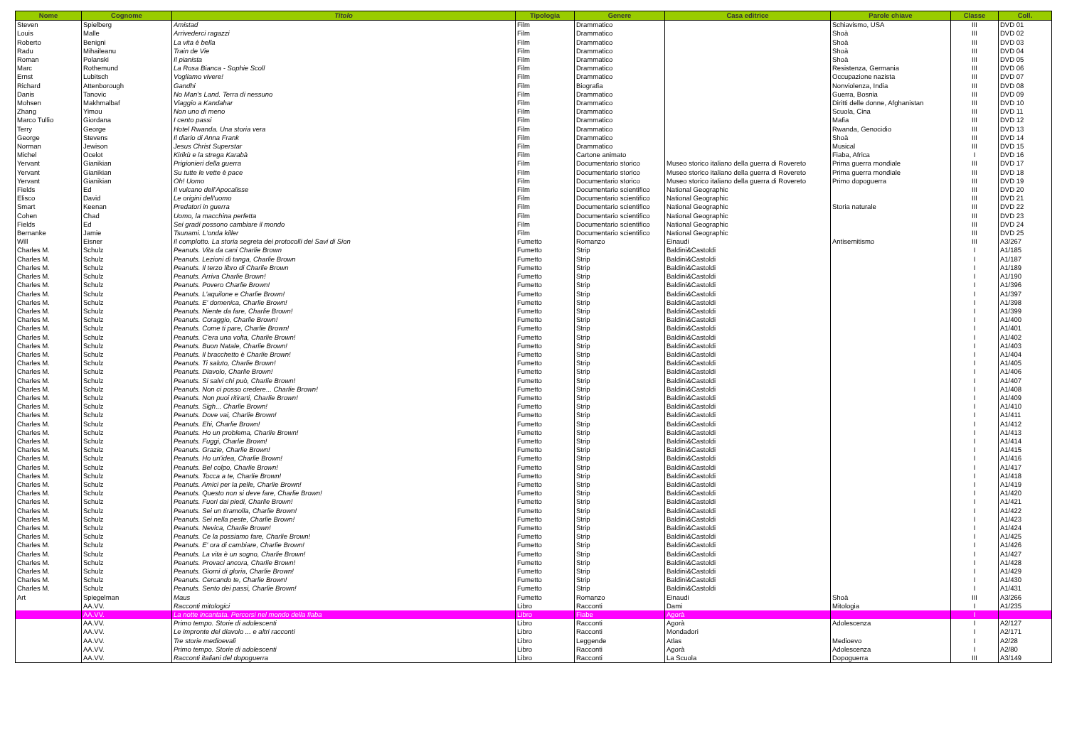| Nome | Cognome | Titolo | Tipologia | Genere | Casa editrice | Parole chiave | Classe | Coll. |
| --- | --- | --- | --- | --- | --- | --- | --- | --- |
| Steven | Spielberg | Amistad | Film | Drammatico | | Schiavismo, USA | III | DVD 01 |
| Louis | Malle | Arrivederci ragazzi | Film | Drammatico | | Shoà | III | DVD 02 |
| Roberto | Benigni | La vita è bella | Film | Drammatico | | Shoà | III | DVD 03 |
| Radu | Mihaileanu | Train de Vie | Film | Drammatico | | Shoà | III | DVD 04 |
| Roman | Polanski | Il pianista | Film | Drammatico | | Shoà | III | DVD 05 |
| Marc | Rothemund | La Rosa Bianca - Sophie Scoll | Film | Drammatico | | Resistenza, Germania | III | DVD 06 |
| Ernst | Lubitsch | Vogliamo vivere! | Film | Drammatico | | Occupazione nazista | III | DVD 07 |
| Richard | Attenborough | Gandhi | Film | Biografia | | Nonviolenza, India | III | DVD 08 |
| Danis | Tanovic | No Man's Land. Terra di nessuno | Film | Drammatico | | Guerra, Bosnia | III | DVD 09 |
| Mohsen | Makhmalbaf | Viaggio a Kandahar | Film | Drammatico | | Diritti delle donne, Afghanistan | III | DVD 10 |
| Zhang | Yimou | Non uno di meno | Film | Drammatico | | Scuola, Cina | III | DVD 11 |
| Marco Tullio | Giordana | I cento passi | Film | Drammatico | | Mafia | III | DVD 12 |
| Terry | George | Hotel Rwanda. Una storia vera | Film | Drammatico | | Rwanda, Genocidio | III | DVD 13 |
| George | Stevens | Il diario di Anna Frank | Film | Drammatico | | Shoà | III | DVD 14 |
| Norman | Jewison | Jesus Christ Superstar | Film | Drammatico | | Musical | III | DVD 15 |
| Michel | Ocelot | Kirikù e la strega Karabà | Film | Cartone animato | | Fiaba, Africa | I | DVD 16 |
| Yervant | Gianikian | Prigionieri della guerra | Film | Documentario storico | Museo storico italiano della guerra di Rovereto | Prima guerra mondiale | III | DVD 17 |
| Yervant | Gianikian | Su tutte le vette è pace | Film | Documentario storico | Museo storico italiano della guerra di Rovereto | Prima guerra mondiale | III | DVD 18 |
| Yervant | Gianikian | Oh! Uomo | Film | Documentario storico | Museo storico italiano della guerra di Rovereto | Primo dopoguerra | III | DVD 19 |
| Fields | Ed | Il vulcano dell'Apocalisse | Film | Documentario scientifico | National Geographic | | III | DVD 20 |
| Elisco | David | Le origini dell'uomo | Film | Documentario scientifico | National Geographic | | III | DVD 21 |
| Smart | Keenan | Predatori in guerra | Film | Documentario scientifico | National Geographic | Storia naturale | III | DVD 22 |
| Cohen | Chad | Uomo, la macchina perfetta | Film | Documentario scientifico | National Geographic | | III | DVD 23 |
| Fields | Ed | Sei gradi possono cambiare il mondo | Film | Documentario scientifico | National Geographic | | III | DVD 24 |
| Bernanke | Jamie | Tsunami. L'onda killer | Film | Documentario scientifico | National Geographic | | III | DVD 25 |
| Will | Eisner | Il complotto. La storia segreta dei protocolli dei Savi di Sion | Fumetto | Romanzo | Einaudi | Antisemitismo | III | A3/267 |
| Charles M. | Schulz | Peanuts. Vita da cani Charlie Brown | Fumetto | Strip | Baldini&Castoldi | | I | A1/185 |
| Charles M. | Schulz | Peanuts. Lezioni di tanga, Charlie Brown | Fumetto | Strip | Baldini&Castoldi | | I | A1/187 |
| Charles M. | Schulz | Peanuts. Il terzo libro di Charlie Brown | Fumetto | Strip | Baldini&Castoldi | | I | A1/189 |
| Charles M. | Schulz | Peanuts. Arriva Charlie Brown! | Fumetto | Strip | Baldini&Castoldi | | I | A1/190 |
| Charles M. | Schulz | Peanuts. Povero Charlie Brown! | Fumetto | Strip | Baldini&Castoldi | | I | A1/396 |
| Charles M. | Schulz | Peanuts. L'aquilone e Charlie Brown! | Fumetto | Strip | Baldini&Castoldi | | I | A1/397 |
| Charles M. | Schulz | Peanuts. E' domenica, Charlie Brown! | Fumetto | Strip | Baldini&Castoldi | | I | A1/398 |
| Charles M. | Schulz | Peanuts. Niente da fare, Charlie Brown! | Fumetto | Strip | Baldini&Castoldi | | I | A1/399 |
| Charles M. | Schulz | Peanuts. Coraggio, Charlie Brown! | Fumetto | Strip | Baldini&Castoldi | | I | A1/400 |
| Charles M. | Schulz | Peanuts. Come ti pare, Charlie Brown! | Fumetto | Strip | Baldini&Castoldi | | I | A1/401 |
| Charles M. | Schulz | Peanuts. C'era una volta, Charlie Brown! | Fumetto | Strip | Baldini&Castoldi | | I | A1/402 |
| Charles M. | Schulz | Peanuts. Buon Natale, Charlie Brown! | Fumetto | Strip | Baldini&Castoldi | | I | A1/403 |
| Charles M. | Schulz | Peanuts. Il bracchetto è Charlie Brown! | Fumetto | Strip | Baldini&Castoldi | | I | A1/404 |
| Charles M. | Schulz | Peanuts. Ti saluto, Charlie Brown! | Fumetto | Strip | Baldini&Castoldi | | I | A1/405 |
| Charles M. | Schulz | Peanuts. Diavolo, Charlie Brown! | Fumetto | Strip | Baldini&Castoldi | | I | A1/406 |
| Charles M. | Schulz | Peanuts. Si salvi chi può, Charlie Brown! | Fumetto | Strip | Baldini&Castoldi | | I | A1/407 |
| Charles M. | Schulz | Peanuts. Non ci posso credere... Charlie Brown! | Fumetto | Strip | Baldini&Castoldi | | I | A1/408 |
| Charles M. | Schulz | Peanuts. Non puoi ritirarti, Charlie Brown! | Fumetto | Strip | Baldini&Castoldi | | I | A1/409 |
| Charles M. | Schulz | Peanuts. Sigh... Charlie Brown! | Fumetto | Strip | Baldini&Castoldi | | I | A1/410 |
| Charles M. | Schulz | Peanuts. Dove vai, Charlie Brown! | Fumetto | Strip | Baldini&Castoldi | | I | A1/411 |
| Charles M. | Schulz | Peanuts. Ehi, Charlie Brown! | Fumetto | Strip | Baldini&Castoldi | | I | A1/412 |
| Charles M. | Schulz | Peanuts. Ho un problema, Charlie Brown! | Fumetto | Strip | Baldini&Castoldi | | I | A1/413 |
| Charles M. | Schulz | Peanuts. Fuggi, Charlie Brown! | Fumetto | Strip | Baldini&Castoldi | | I | A1/414 |
| Charles M. | Schulz | Peanuts. Grazie, Charlie Brown! | Fumetto | Strip | Baldini&Castoldi | | I | A1/415 |
| Charles M. | Schulz | Peanuts. Ho un'idea, Charlie Brown! | Fumetto | Strip | Baldini&Castoldi | | I | A1/416 |
| Charles M. | Schulz | Peanuts. Bel colpo, Charlie Brown! | Fumetto | Strip | Baldini&Castoldi | | I | A1/417 |
| Charles M. | Schulz | Peanuts. Tocca a te, Charlie Brown! | Fumetto | Strip | Baldini&Castoldi | | I | A1/418 |
| Charles M. | Schulz | Peanuts. Amici per la pelle, Charlie Brown! | Fumetto | Strip | Baldini&Castoldi | | I | A1/419 |
| Charles M. | Schulz | Peanuts. Questo non si deve fare, Charlie Brown! | Fumetto | Strip | Baldini&Castoldi | | I | A1/420 |
| Charles M. | Schulz | Peanuts. Fuori dai piedi, Charlie Brown! | Fumetto | Strip | Baldini&Castoldi | | I | A1/421 |
| Charles M. | Schulz | Peanuts. Sei un tiramolla, Charlie Brown! | Fumetto | Strip | Baldini&Castoldi | | I | A1/422 |
| Charles M. | Schulz | Peanuts. Sei nella peste, Charlie Brown! | Fumetto | Strip | Baldini&Castoldi | | I | A1/423 |
| Charles M. | Schulz | Peanuts. Nevica, Charlie Brown! | Fumetto | Strip | Baldini&Castoldi | | I | A1/424 |
| Charles M. | Schulz | Peanuts. Ce la possiamo fare, Charlie Brown! | Fumetto | Strip | Baldini&Castoldi | | I | A1/425 |
| Charles M. | Schulz | Peanuts. E' ora di cambiare, Charlie Brown! | Fumetto | Strip | Baldini&Castoldi | | I | A1/426 |
| Charles M. | Schulz | Peanuts. La vita è un sogno, Charlie Brown! | Fumetto | Strip | Baldini&Castoldi | | I | A1/427 |
| Charles M. | Schulz | Peanuts. Provaci ancora, Charlie Brown! | Fumetto | Strip | Baldini&Castoldi | | I | A1/428 |
| Charles M. | Schulz | Peanuts. Giorni di gloria, Charlie Brown! | Fumetto | Strip | Baldini&Castoldi | | I | A1/429 |
| Charles M. | Schulz | Peanuts. Cercando te, Charlie Brown! | Fumetto | Strip | Baldini&Castoldi | | I | A1/430 |
| Charles M. | Schulz | Peanuts. Sento dei passi, Charlie Brown! | Fumetto | Strip | Baldini&Castoldi | | I | A1/431 |
| Art | Spiegelman | Maus | Fumetto | Romanzo | Einaudi | Shoà | III | A3/266 |
| | AA.VV. | Racconti mitologici | Libro | Racconti | Dami | Mitologia | I | A1/235 |
| | AA.VV. | La notte incantata. Percorsi nel mondo della fiaba | Libro | Fiabe | Agorà | | I | |
| | AA.VV. | Primo tempo. Storie di adolescenti | Libro | Racconti | Agorà | Adolescenza | I | A2/127 |
| | AA.VV. | Le impronte del diavolo ... e altri racconti | Libro | Racconti | Mondadori | | I | A2/171 |
| | AA.VV. | Tre storie medioevali | Libro | Leggende | Atlas | Medioevo | I | A2/28 |
| | AA.VV. | Primo tempo. Storie di adolescenti | Libro | Racconti | Agorà | Adolescenza | I | A2/80 |
| | AA.VV. | Racconti italiani del dopoguerra | Libro | Racconti | La Scuola | Dopoguerra | III | A3/149 |